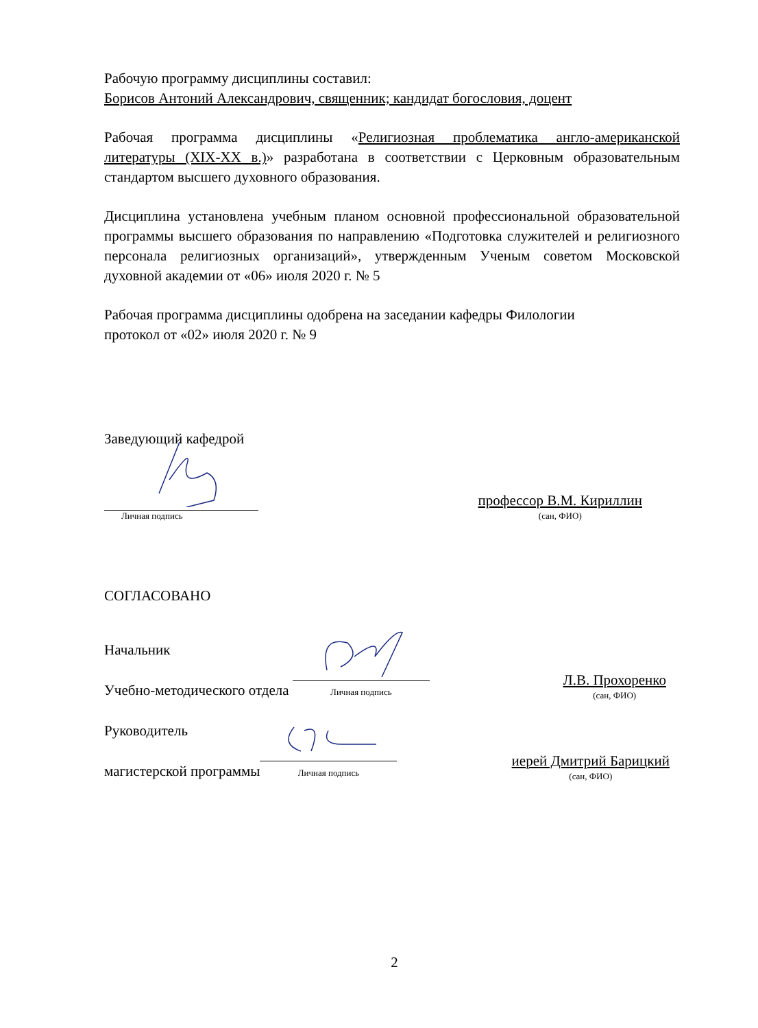Рабочую программу дисциплины составил:
Борисов Антоний Александрович, священник; кандидат богословия, доцент
Рабочая программа дисциплины «Религиозная проблематика англо-американской литературы (XIX-XX в.)» разработана в соответствии с Церковным образовательным стандартом высшего духовного образования.
Дисциплина установлена учебным планом основной профессиональной образовательной программы высшего образования по направлению «Подготовка служителей и религиозного персонала религиозных организаций», утвержденным Ученым советом Московской духовной академии от «06» июля 2020 г. № 5
Рабочая программа дисциплины одобрена на заседании кафедры Филологии
протокол от «02» июля 2020 г. № 9
Заведующий кафедрой
Личная подпись
профессор В.М. Кириллин
(сан, ФИО)
СОГЛАСОВАНО
Начальник
Учебно-методического отдела
Личная подпись
Л.В. Прохоренко
(сан, ФИО)
Руководитель
магистерской программы
Личная подпись
иерей Дмитрий Барицкий
(сан, ФИО)
2